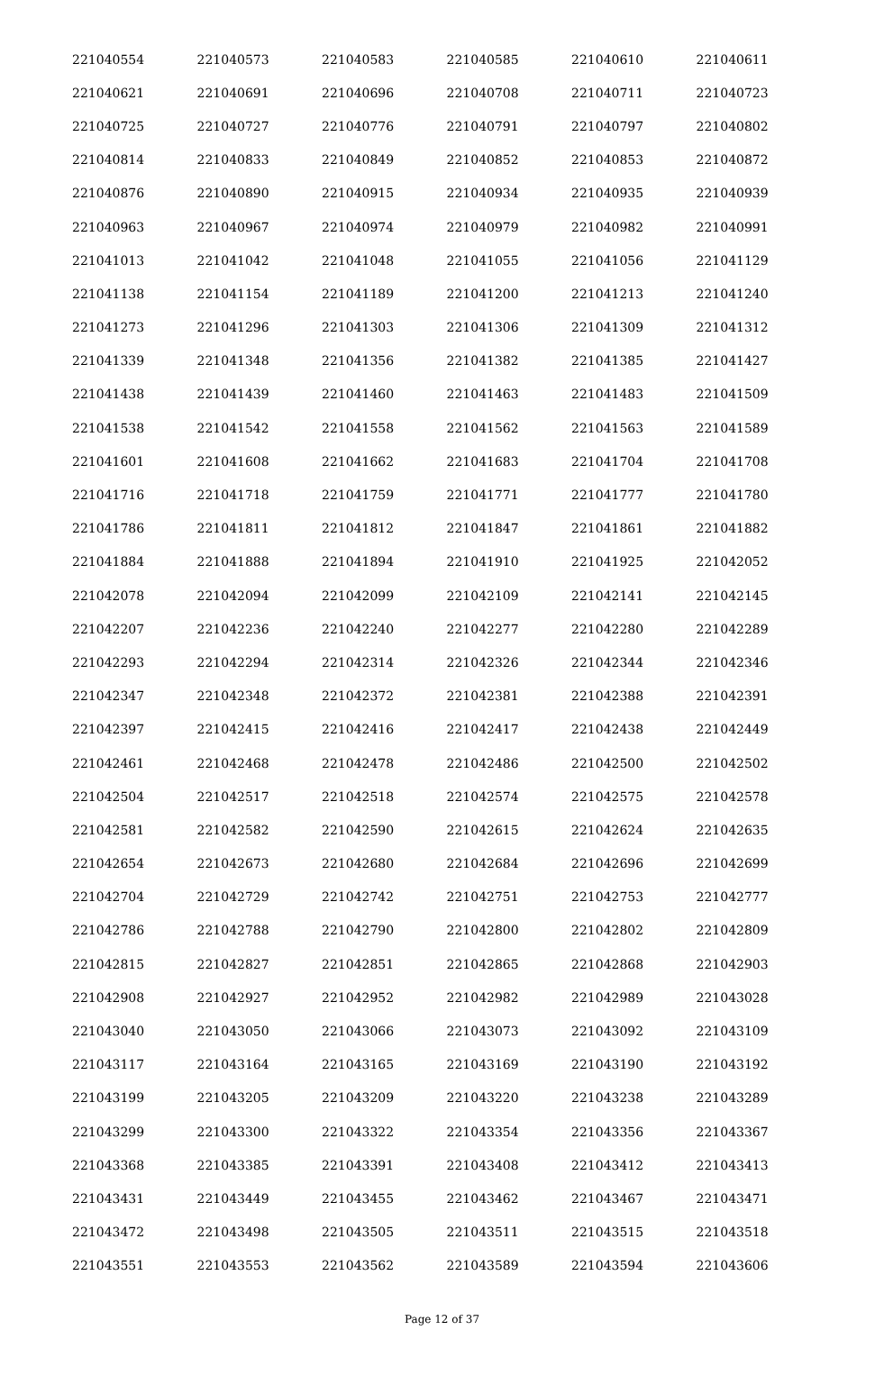| 221040554 | 221040573 | 221040583 | 221040585 | 221040610 | 221040611 |
| 221040621 | 221040691 | 221040696 | 221040708 | 221040711 | 221040723 |
| 221040725 | 221040727 | 221040776 | 221040791 | 221040797 | 221040802 |
| 221040814 | 221040833 | 221040849 | 221040852 | 221040853 | 221040872 |
| 221040876 | 221040890 | 221040915 | 221040934 | 221040935 | 221040939 |
| 221040963 | 221040967 | 221040974 | 221040979 | 221040982 | 221040991 |
| 221041013 | 221041042 | 221041048 | 221041055 | 221041056 | 221041129 |
| 221041138 | 221041154 | 221041189 | 221041200 | 221041213 | 221041240 |
| 221041273 | 221041296 | 221041303 | 221041306 | 221041309 | 221041312 |
| 221041339 | 221041348 | 221041356 | 221041382 | 221041385 | 221041427 |
| 221041438 | 221041439 | 221041460 | 221041463 | 221041483 | 221041509 |
| 221041538 | 221041542 | 221041558 | 221041562 | 221041563 | 221041589 |
| 221041601 | 221041608 | 221041662 | 221041683 | 221041704 | 221041708 |
| 221041716 | 221041718 | 221041759 | 221041771 | 221041777 | 221041780 |
| 221041786 | 221041811 | 221041812 | 221041847 | 221041861 | 221041882 |
| 221041884 | 221041888 | 221041894 | 221041910 | 221041925 | 221042052 |
| 221042078 | 221042094 | 221042099 | 221042109 | 221042141 | 221042145 |
| 221042207 | 221042236 | 221042240 | 221042277 | 221042280 | 221042289 |
| 221042293 | 221042294 | 221042314 | 221042326 | 221042344 | 221042346 |
| 221042347 | 221042348 | 221042372 | 221042381 | 221042388 | 221042391 |
| 221042397 | 221042415 | 221042416 | 221042417 | 221042438 | 221042449 |
| 221042461 | 221042468 | 221042478 | 221042486 | 221042500 | 221042502 |
| 221042504 | 221042517 | 221042518 | 221042574 | 221042575 | 221042578 |
| 221042581 | 221042582 | 221042590 | 221042615 | 221042624 | 221042635 |
| 221042654 | 221042673 | 221042680 | 221042684 | 221042696 | 221042699 |
| 221042704 | 221042729 | 221042742 | 221042751 | 221042753 | 221042777 |
| 221042786 | 221042788 | 221042790 | 221042800 | 221042802 | 221042809 |
| 221042815 | 221042827 | 221042851 | 221042865 | 221042868 | 221042903 |
| 221042908 | 221042927 | 221042952 | 221042982 | 221042989 | 221043028 |
| 221043040 | 221043050 | 221043066 | 221043073 | 221043092 | 221043109 |
| 221043117 | 221043164 | 221043165 | 221043169 | 221043190 | 221043192 |
| 221043199 | 221043205 | 221043209 | 221043220 | 221043238 | 221043289 |
| 221043299 | 221043300 | 221043322 | 221043354 | 221043356 | 221043367 |
| 221043368 | 221043385 | 221043391 | 221043408 | 221043412 | 221043413 |
| 221043431 | 221043449 | 221043455 | 221043462 | 221043467 | 221043471 |
| 221043472 | 221043498 | 221043505 | 221043511 | 221043515 | 221043518 |
| 221043551 | 221043553 | 221043562 | 221043589 | 221043594 | 221043606 |
Page 12 of 37